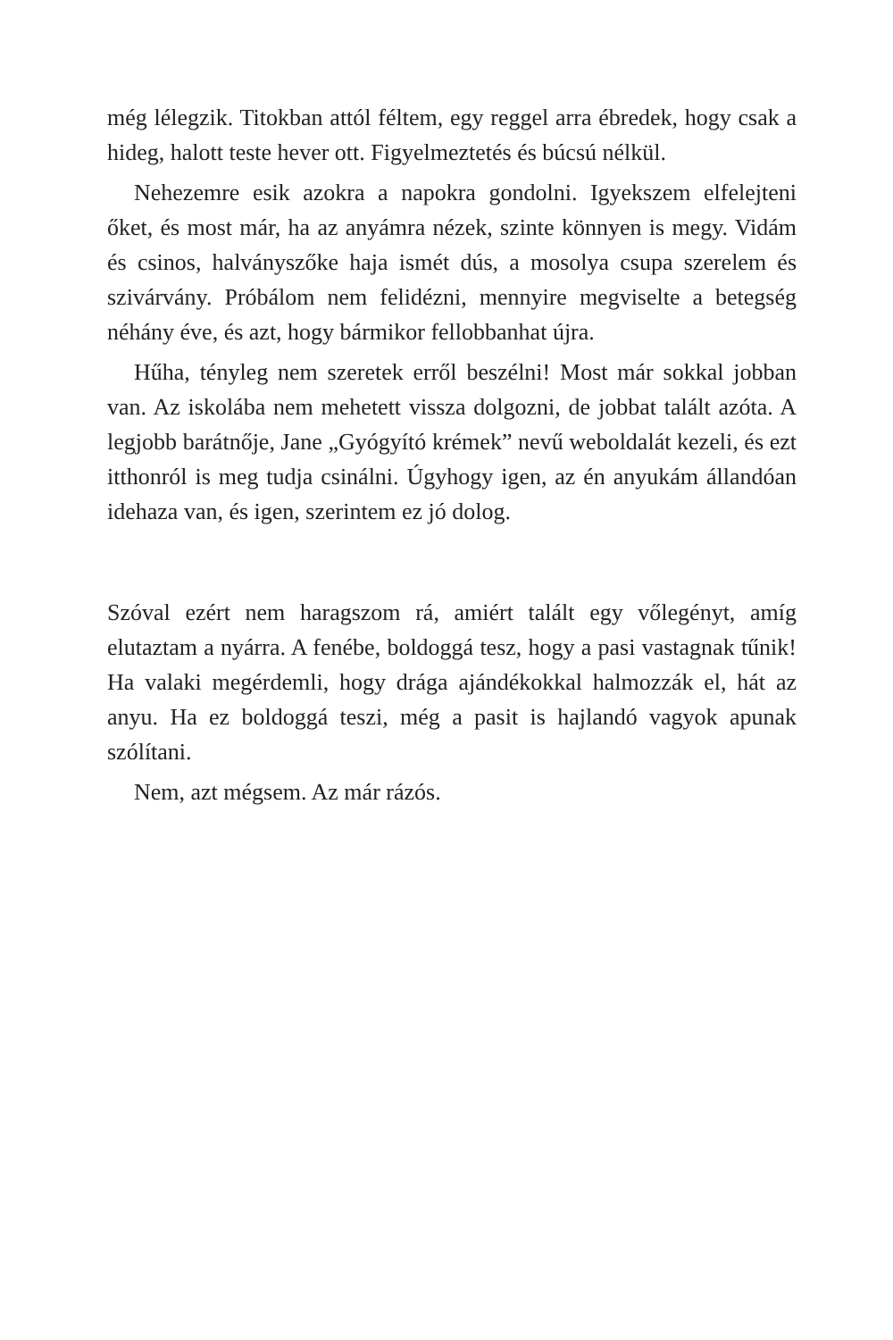még lélegzik. Titokban attól féltem, egy reggel arra ébredek, hogy csak a hideg, halott teste hever ott. Figyelmeztetés és búcsú nélkül.
Nehezemre esik azokra a napokra gondolni. Igyekszem elfelejteni őket, és most már, ha az anyámra nézek, szinte könnyen is megy. Vidám és csinos, halványszőke haja ismét dús, a mosolya csupa szerelem és szivárvány. Próbálom nem felidézni, mennyire megviselte a betegség néhány éve, és azt, hogy bármikor fellobbanhat újra.
Hűha, tényleg nem szeretek erről beszélni! Most már sokkal jobban van. Az iskolába nem mehetett vissza dolgozni, de jobbat talált azóta. A legjobb barátnője, Jane „Gyógyító krémek” nevű weboldalát kezeli, és ezt itthonról is meg tudja csinálni. Úgyhogy igen, az én anyukám állandóan idehaza van, és igen, szerintem ez jó dolog.
Szóval ezért nem haragszom rá, amiért talált egy vőlegényt, amíg elutaztam a nyárra. A fenébe, boldoggá tesz, hogy a pasi vastagnak tűnik! Ha valaki megérdemli, hogy drága ajándékokkal halmozzák el, hát az anyu. Ha ez boldoggá teszi, még a pasit is hajlandó vagyok apunak szólítani.
Nem, azt mégsem. Az már rázós.